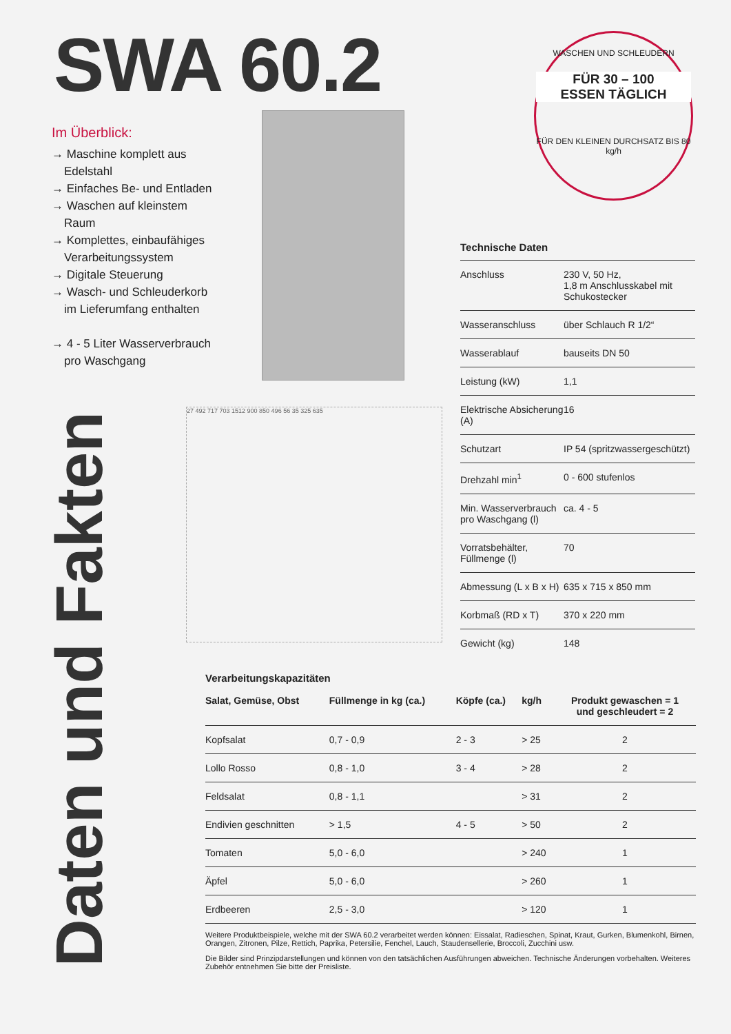SWA 60.2
WASCHEN UND SCHLEUDERN
FÜR 30 – 100
ESSEN TÄGLICH
FÜR DEN KLEINEN DURCHSATZ BIS 80 kg/h
Im Überblick:
→ Maschine komplett aus Edelstahl
→ Einfaches Be- und Entladen
→ Waschen auf kleinstem Raum
→ Komplettes, einbaufähiges Verarbeitungssystem
→ Digitale Steuerung
→ Wasch- und Schleuderkorb im Lieferumfang enthalten
→ 4 - 5 Liter Wasserverbrauch pro Waschgang
27 492 717 703 1512 900 850 496 56 35 325 635
Technische Daten
| Anschluss | 230 V, 50 Hz, 1,8 m Anschlusskabel mit Schukostecker |
| Wasseranschluss | über Schlauch R 1/2“ |
| Wasserablauf | bauseits DN 50 |
| Leistung (kW) | 1,1 |
| Elektrische Absicherung (A) | 16 |
| Schutzart | IP 54 (spritzwassergeschützt) |
| Drehzahl min<sup>1</sup> | 0 - 600 stufenlos |
| Min. Wasserverbrauch pro Waschgang (l) | ca. 4 - 5 |
| Vorratsbehälter, Füllmenge (l) | 70 |
| Abmessung (L x B x H) | 635 x 715 x 850 mm |
| Korbmaß (RD x T) | 370 x 220 mm |
| Gewicht (kg) | 148 |
Daten und Fakten
Verarbeitungskapazitäten
| Salat, Gemüse, Obst | Füllmenge in kg (ca.) | Köpfe (ca.) | kg/h | Produkt gewaschen = 1 und geschleudert = 2 |
| --- | --- | --- | --- | --- |
| Kopfsalat | 0,7 - 0,9 | 2 - 3 | > 25 | 2 |
| Lollo Rosso | 0,8 - 1,0 | 3 - 4 | > 28 | 2 |
| Feldsalat | 0,8 - 1,1 | | > 31 | 2 |
| Endivien geschnitten | > 1,5 | 4 - 5 | > 50 | 2 |
| Tomaten | 5,0 - 6,0 | | > 240 | 1 |
| Äpfel | 5,0 - 6,0 | | > 260 | 1 |
| Erdbeeren | 2,5 - 3,0 | | > 120 | 1 |
Weitere Produktbeispiele, welche mit der SWA 60.2 verarbeitet werden können: Eissalat, Radieschen, Spinat, Kraut, Gurken, Blumenkohl, Birnen, Orangen, Zitronen, Pilze, Rettich, Paprika, Petersilie, Fenchel, Lauch, Staudensellerie, Broccoli, Zucchini usw.
Die Bilder sind Prinzipdarstellungen und können von den tatsächlichen Ausführungen abweichen. Technische Änderungen vorbehalten. Weiteres Zubehör entnehmen Sie bitte der Preisliste.